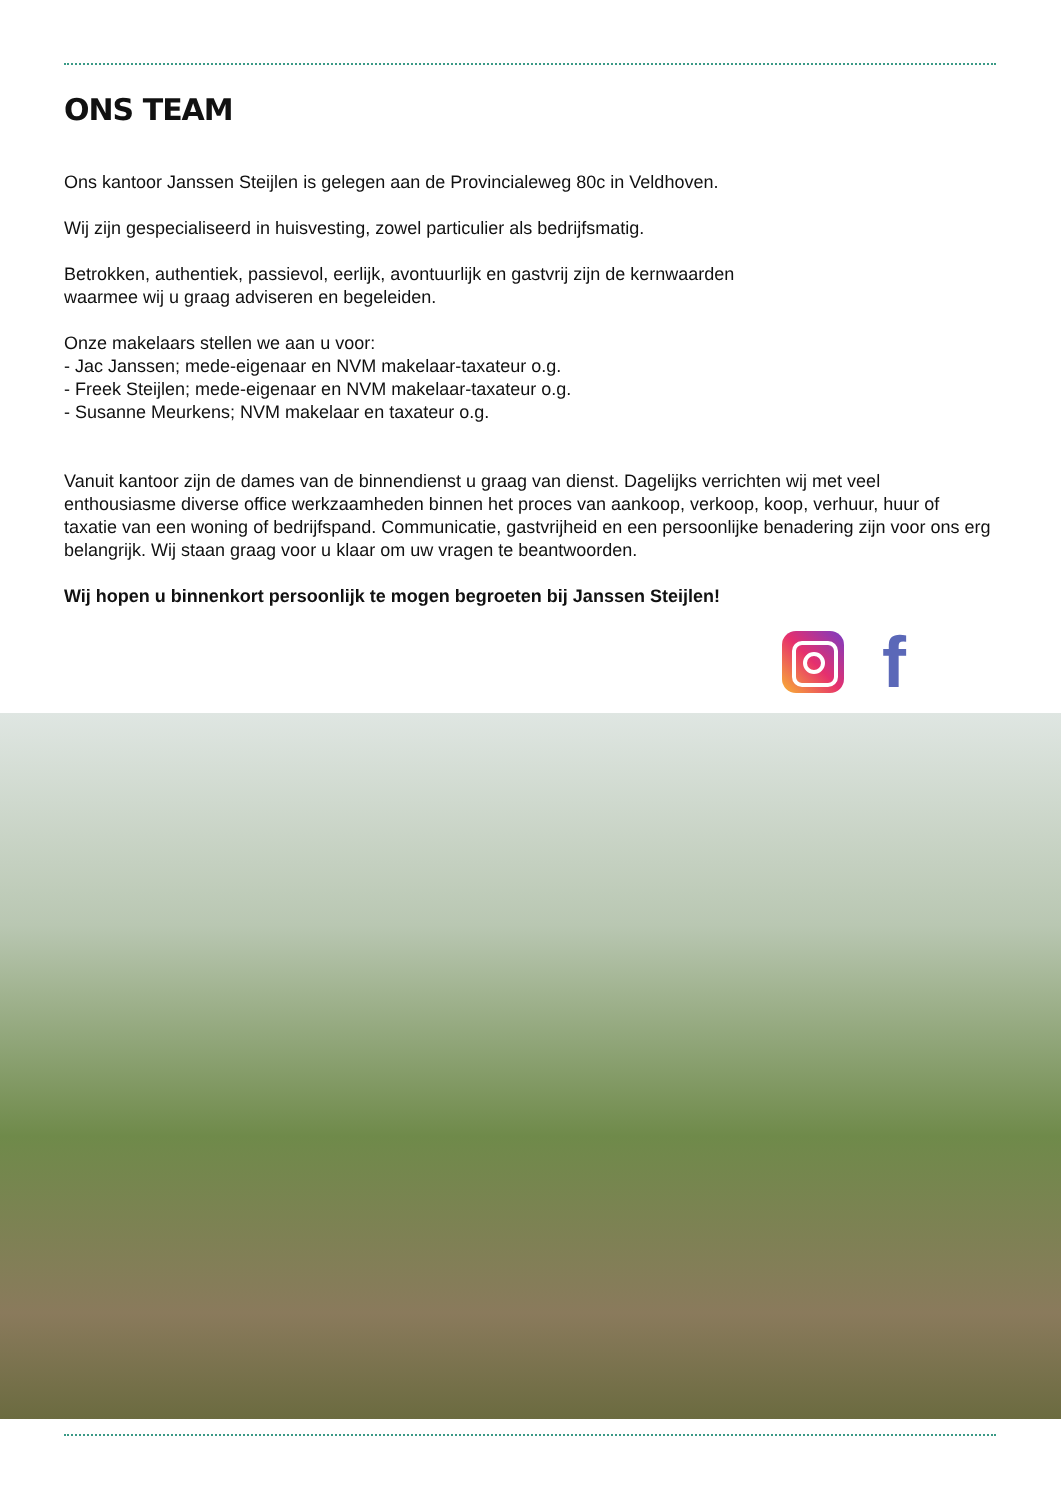ONS TEAM
Ons kantoor Janssen Steijlen is gelegen aan de Provincialeweg 80c in Veldhoven.
Wij zijn gespecialiseerd in huisvesting, zowel particulier als bedrijfsmatig.
Betrokken, authentiek, passievol, eerlijk, avontuurlijk en gastvrij zijn de kernwaarden
waarmee wij u graag adviseren en begeleiden.
Onze makelaars stellen we aan u voor:
- Jac Janssen; mede-eigenaar en NVM makelaar-taxateur o.g.
- Freek Steijlen; mede-eigenaar en NVM makelaar-taxateur o.g.
- Susanne Meurkens; NVM makelaar en taxateur o.g.
Vanuit kantoor zijn de dames van de binnendienst u graag van dienst. Dagelijks verrichten wij met veel enthousiasme diverse office werkzaamheden binnen het proces van aankoop, verkoop, koop, verhuur, huur of taxatie van een woning of bedrijfspand. Communicatie, gastvrijheid en een persoonlijke benadering zijn voor ons erg belangrijk. Wij staan graag voor u klaar om uw vragen te beantwoorden.
Wij hopen u binnenkort persoonlijk te mogen begroeten bij Janssen Steijlen!
f